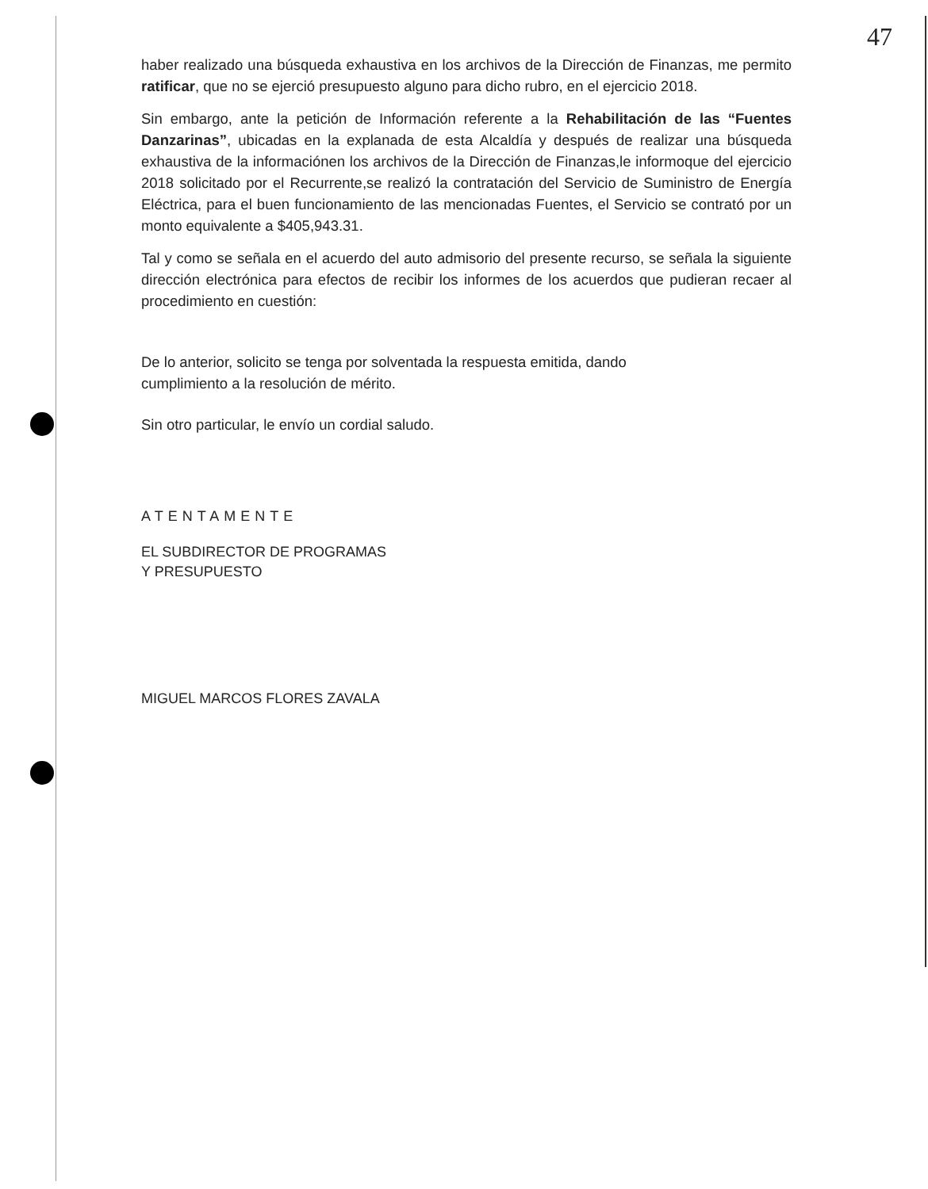47
haber realizado una búsqueda exhaustiva en los archivos de la Dirección de Finanzas, me permito ratificar, que no se ejerció presupuesto alguno para dicho rubro, en el ejercicio 2018.
Sin embargo, ante la petición de Información referente a la Rehabilitación de las “Fuentes Danzarinas”, ubicadas en la explanada de esta Alcaldía y después de realizar una búsqueda exhaustiva de la informaciónen los archivos de la Dirección de Finanzas,le informoque del ejercicio 2018 solicitado por el Recurrente,se realizó la contratación del Servicio de Suministro de Energía Eléctrica, para el buen funcionamiento de las mencionadas Fuentes, el Servicio se contrató por un monto equivalente a $405,943.31.
Tal y como se señala en el acuerdo del auto admisorio del presente recurso, se señala la siguiente dirección electrónica para efectos de recibir los informes de los acuerdos que pudieran recaer al procedimiento en cuestión:
De lo anterior, solicito se tenga por solventada la respuesta emitida, dando
cumplimiento a la resolución de mérito.
Sin otro particular, le envío un cordial saludo.
ATENTAMENTE
EL SUBDIRECTOR DE PROGRAMAS
Y PRESUPUESTO
MIGUEL MARCOS FLORES ZAVALA